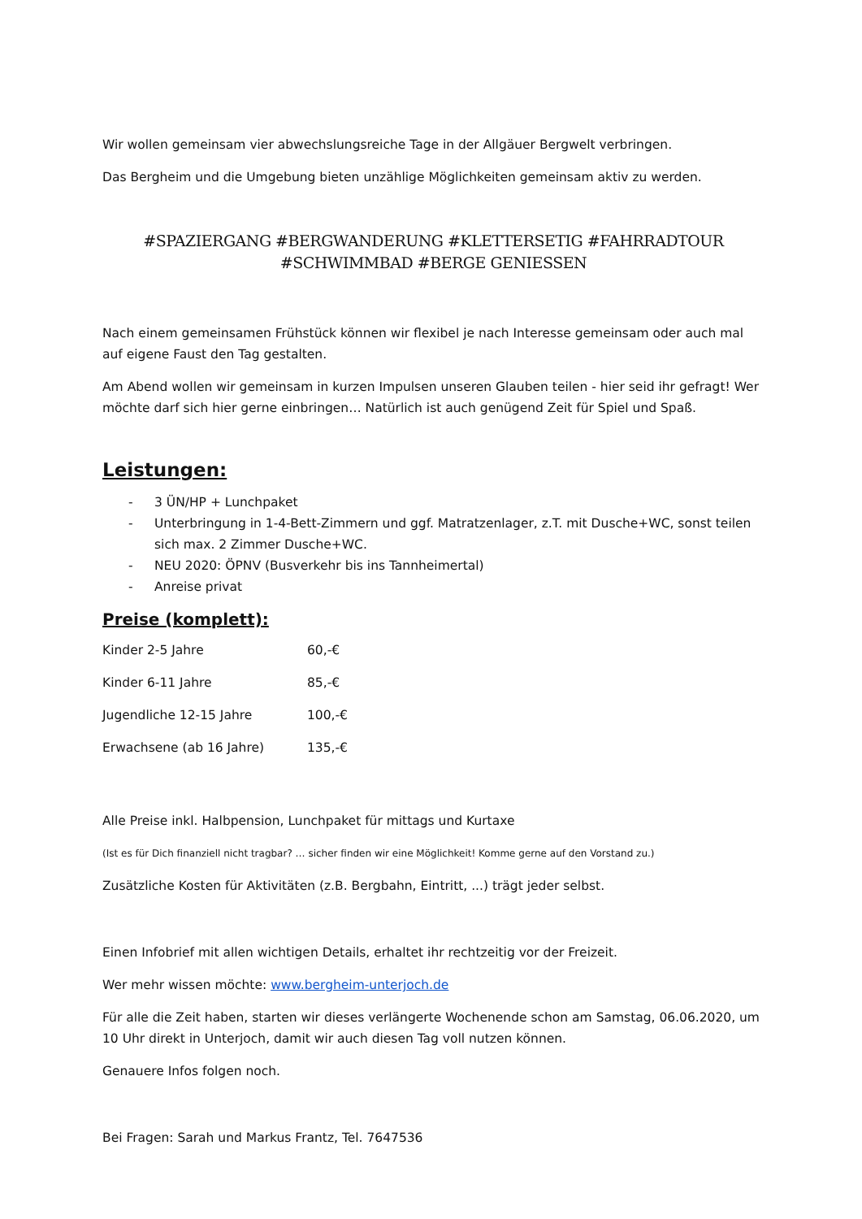Wir wollen gemeinsam vier abwechslungsreiche Tage in der Allgäuer Bergwelt verbringen.
Das Bergheim und die Umgebung bieten unzählige Möglichkeiten gemeinsam aktiv zu werden.
#SPAZIERGANG #BERGWANDERUNG #KLETTERSETIG #FAHRRADTOUR
#SCHWIMMBAD #BERGE GENIESSEN
Nach einem gemeinsamen Frühstück können wir flexibel je nach Interesse gemeinsam oder auch mal auf eigene Faust den Tag gestalten.
Am Abend wollen wir gemeinsam in kurzen Impulsen unseren Glauben teilen - hier seid ihr gefragt! Wer möchte darf sich hier gerne einbringen… Natürlich ist auch genügend Zeit für Spiel und Spaß.
Leistungen:
- 3 ÜN/HP + Lunchpaket
- Unterbringung in 1-4-Bett-Zimmern und ggf. Matratzenlager, z.T. mit Dusche+WC, sonst teilen sich max. 2 Zimmer Dusche+WC.
- NEU 2020: ÖPNV (Busverkehr bis ins Tannheimertal)
- Anreise privat
Preise (komplett):
| Kinder 2-5 Jahre | 60,-€ |
| Kinder 6-11 Jahre | 85,-€ |
| Jugendliche 12-15 Jahre | 100,-€ |
| Erwachsene (ab 16 Jahre) | 135,-€ |
Alle Preise inkl. Halbpension, Lunchpaket für mittags und Kurtaxe
(Ist es für Dich finanziell nicht tragbar? … sicher finden wir eine Möglichkeit! Komme gerne auf den Vorstand zu.)
Zusätzliche Kosten für Aktivitäten (z.B. Bergbahn, Eintritt, ...) trägt jeder selbst.
Einen Infobrief mit allen wichtigen Details, erhaltet ihr rechtzeitig vor der Freizeit.
Wer mehr wissen möchte: www.bergheim-unterjoch.de
Für alle die Zeit haben, starten wir dieses verlängerte Wochenende schon am Samstag, 06.06.2020, um 10 Uhr direkt in Unterjoch, damit wir auch diesen Tag voll nutzen können.
Genauere Infos folgen noch.
Bei Fragen: Sarah und Markus Frantz, Tel. 7647536